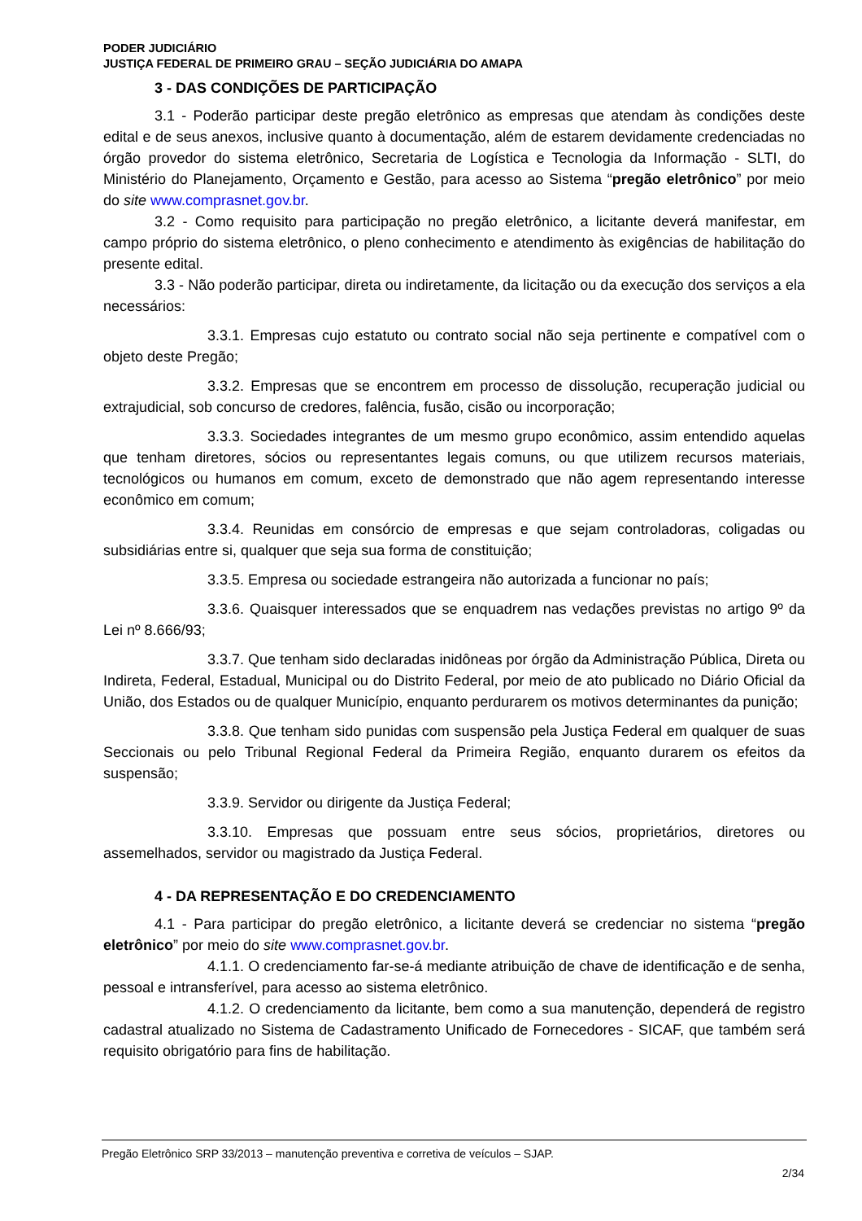PODER JUDICIÁRIO
JUSTIÇA FEDERAL DE PRIMEIRO GRAU – SEÇÃO JUDICIÁRIA DO AMAPA
3 - DAS CONDIÇÕES DE PARTICIPAÇÃO
3.1 - Poderão participar deste pregão eletrônico as empresas que atendam às condições deste edital e de seus anexos, inclusive quanto à documentação, além de estarem devidamente credenciadas no órgão provedor do sistema eletrônico, Secretaria de Logística e Tecnologia da Informação - SLTI, do Ministério do Planejamento, Orçamento e Gestão, para acesso ao Sistema “pregão eletrônico” por meio do site www.comprasnet.gov.br.
3.2 - Como requisito para participação no pregão eletrônico, a licitante deverá manifestar, em campo próprio do sistema eletrônico, o pleno conhecimento e atendimento às exigências de habilitação do presente edital.
3.3 - Não poderão participar, direta ou indiretamente, da licitação ou da execução dos serviços a ela necessários:
3.3.1. Empresas cujo estatuto ou contrato social não seja pertinente e compatível com o objeto deste Pregão;
3.3.2. Empresas que se encontrem em processo de dissolução, recuperação judicial ou extrajudicial, sob concurso de credores, falência, fusão, cisão ou incorporação;
3.3.3. Sociedades integrantes de um mesmo grupo econômico, assim entendido aquelas que tenham diretores, sócios ou representantes legais comuns, ou que utilizem recursos materiais, tecnológicos ou humanos em comum, exceto de demonstrado que não agem representando interesse econômico em comum;
3.3.4. Reunidas em consórcio de empresas e que sejam controladoras, coligadas ou subsidiárias entre si, qualquer que seja sua forma de constituição;
3.3.5. Empresa ou sociedade estrangeira não autorizada a funcionar no país;
3.3.6. Quaisquer interessados que se enquadrem nas vedações previstas no artigo 9º da Lei nº 8.666/93;
3.3.7. Que tenham sido declaradas inidôneas por órgão da Administração Pública, Direta ou Indireta, Federal, Estadual, Municipal ou do Distrito Federal, por meio de ato publicado no Diário Oficial da União, dos Estados ou de qualquer Município, enquanto perdurarem os motivos determinantes da punição;
3.3.8. Que tenham sido punidas com suspensão pela Justiça Federal em qualquer de suas Seccionais ou pelo Tribunal Regional Federal da Primeira Região, enquanto durarem os efeitos da suspensão;
3.3.9. Servidor ou dirigente da Justiça Federal;
3.3.10. Empresas que possuam entre seus sócios, proprietários, diretores ou assemelhados, servidor ou magistrado da Justiça Federal.
4 - DA REPRESENTAÇÃO E DO CREDENCIAMENTO
4.1 - Para participar do pregão eletrônico, a licitante deverá se credenciar no sistema “pregão eletrônico” por meio do site www.comprasnet.gov.br.
4.1.1. O credenciamento far-se-á mediante atribuição de chave de identificação e de senha, pessoal e intransferível, para acesso ao sistema eletrônico.
4.1.2. O credenciamento da licitante, bem como a sua manutenção, dependerá de registro cadastral atualizado no Sistema de Cadastramento Unificado de Fornecedores - SICAF, que também será requisito obrigatório para fins de habilitação.
Pregão Eletrônico SRP 33/2013 – manutenção preventiva e corretiva de veículos – SJAP.
2/34